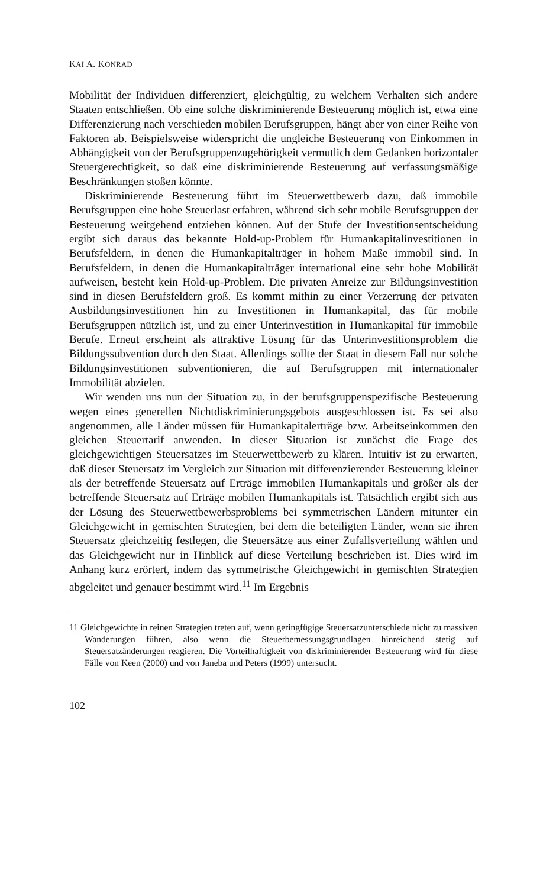KAI A. KONRAD
Mobilität der Individuen differenziert, gleichgültig, zu welchem Verhalten sich andere Staaten entschließen. Ob eine solche diskriminierende Besteuerung möglich ist, etwa eine Differenzierung nach verschieden mobilen Berufsgruppen, hängt aber von einer Reihe von Faktoren ab. Beispielsweise widerspricht die ungleiche Besteuerung von Einkommen in Abhängigkeit von der Berufsgruppenzugehörigkeit vermutlich dem Gedanken horizontaler Steuergerechtigkeit, so daß eine diskriminierende Besteuerung auf verfassungsmäßige Beschränkungen stoßen könnte.
Diskriminierende Besteuerung führt im Steuerwettbewerb dazu, daß immobile Berufsgruppen eine hohe Steuerlast erfahren, während sich sehr mobile Berufsgruppen der Besteuerung weitgehend entziehen können. Auf der Stufe der Investitionsentscheidung ergibt sich daraus das bekannte Hold-up-Problem für Humankapitalinvestitionen in Berufsfeldern, in denen die Humankapitalträger in hohem Maße immobil sind. In Berufsfeldern, in denen die Humankapitalträger international eine sehr hohe Mobilität aufweisen, besteht kein Hold-up-Problem. Die privaten Anreize zur Bildungsinvestition sind in diesen Berufsfeldern groß. Es kommt mithin zu einer Verzerrung der privaten Ausbildungsinvestitionen hin zu Investitionen in Humankapital, das für mobile Berufsgruppen nützlich ist, und zu einer Unterinvestition in Humankapital für immobile Berufe. Erneut erscheint als attraktive Lösung für das Unterinvestitionsproblem die Bildungssubvention durch den Staat. Allerdings sollte der Staat in diesem Fall nur solche Bildungsinvestitionen subventionieren, die auf Berufsgruppen mit internationaler Immobilität abzielen.
Wir wenden uns nun der Situation zu, in der berufsgruppenspezifische Besteuerung wegen eines generellen Nichtdiskriminierungsgebots ausgeschlossen ist. Es sei also angenommen, alle Länder müssen für Humankapitalerträge bzw. Arbeitseinkommen den gleichen Steuertarif anwenden. In dieser Situation ist zunächst die Frage des gleichgewichtigen Steuersatzes im Steuerwettbewerb zu klären. Intuitiv ist zu erwarten, daß dieser Steuersatz im Vergleich zur Situation mit differenzierender Besteuerung kleiner als der betreffende Steuersatz auf Erträge immobilen Humankapitals und größer als der betreffende Steuersatz auf Erträge mobilen Humankapitals ist. Tatsächlich ergibt sich aus der Lösung des Steuerwettbewerbsproblems bei symmetrischen Ländern mitunter ein Gleichgewicht in gemischten Strategien, bei dem die beteiligten Länder, wenn sie ihren Steuersatz gleichzeitig festlegen, die Steuersätze aus einer Zufallsverteilung wählen und das Gleichgewicht nur in Hinblick auf diese Verteilung beschrieben ist. Dies wird im Anhang kurz erörtert, indem das symmetrische Gleichgewicht in gemischten Strategien abgeleitet und genauer bestimmt wird.<sup>11</sup> Im Ergebnis
11 Gleichgewichte in reinen Strategien treten auf, wenn geringfügige Steuersatzunterschiede nicht zu massiven Wanderungen führen, also wenn die Steuerbemessungsgrundlagen hinreichend stetig auf Steuersatzänderungen reagieren. Die Vorteilhaftigkeit von diskriminierender Besteuerung wird für diese Fälle von Keen (2000) und von Janeba und Peters (1999) untersucht.
102